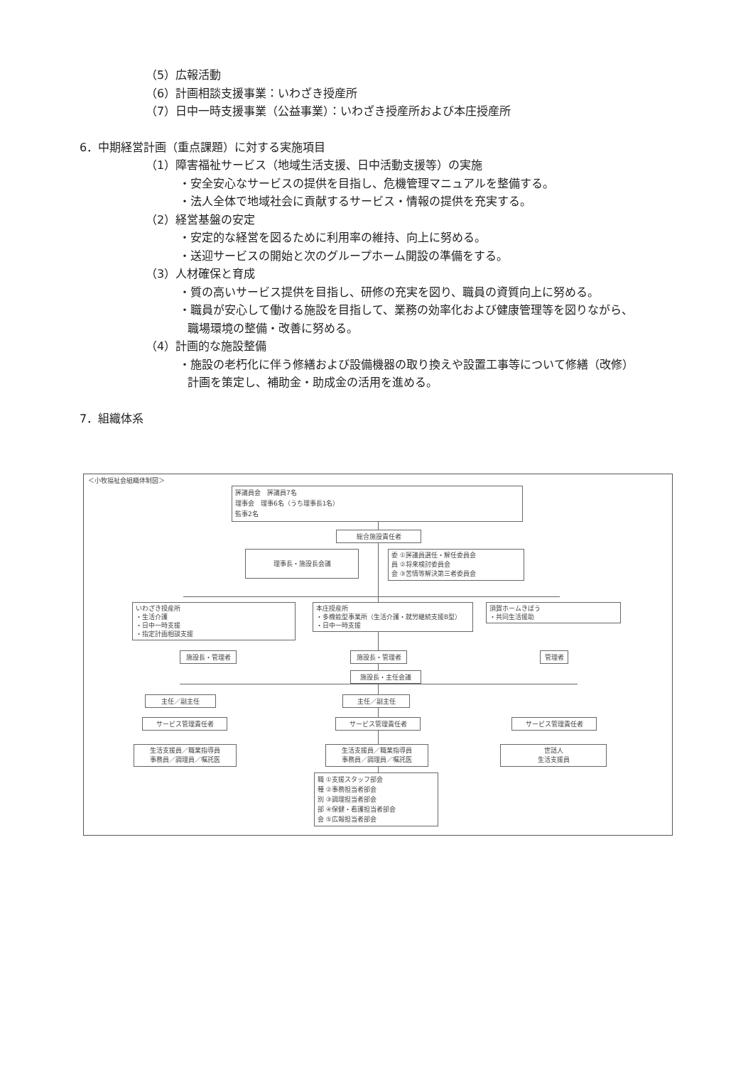（5）広報活動
（6）計画相談支援事業：いわざき授産所
（7）日中一時支援事業（公益事業）：いわざき授産所および本庄授産所
6．中期経営計画（重点課題）に対する実施項目
（1）障害福祉サービス（地域生活支援、日中活動支援等）の実施
・安全安心なサービスの提供を目指し、危機管理マニュアルを整備する。
・法人全体で地域社会に貢献するサービス・情報の提供を充実する。
（2）経営基盤の安定
・安定的な経営を図るために利用率の維持、向上に努める。
・送迎サービスの開始と次のグループホーム開設の準備をする。
（3）人材確保と育成
・質の高いサービス提供を目指し、研修の充実を図り、職員の資質向上に努める。
・職員が安心して働ける施設を目指して、業務の効率化および健康管理等を図りながら、
職場環境の整備・改善に努める。
（4）計画的な施設整備
・施設の老朽化に伴う修繕および設備機器の取り換えや設置工事等について修繕（改修）
計画を策定し、補助金・助成金の活用を進める。
7．組織体系
＜小牧福祉会組織体制図＞
評議員会　評議員7名
理事会　理事6名（うち理事長1名）
監事2名
総合施設責任者
理事長・施設長会議
委 ①評議員選任・解任委員会
員 ②将来検討委員会
会 ③苦情等解決第三者委員会
いわざき授産所
・生活介護
・日中一時支援
・指定計画相談支援
本庄授産所
・多機能型事業所（生活介護・就労継続支援B型）
・日中一時支援
須賀ホームきぼう
・共同生活援助
施設長・管理者 施設長・管理者 管理者
施設長・主任会議
主任／副主任 主任／副主任
サービス管理責任者 サービス管理責任者 サービス管理責任者
生活支援員／職業指導員
事務員／調理員／嘱託医
生活支援員／職業指導員
事務員／調理員／嘱託医
世話人
生活支援員
職 ①支援スタッフ部会
種 ②事務担当者部会
別 ③調理担当者部会
部 ④保健・看護担当者部会
会 ⑤広報担当者部会